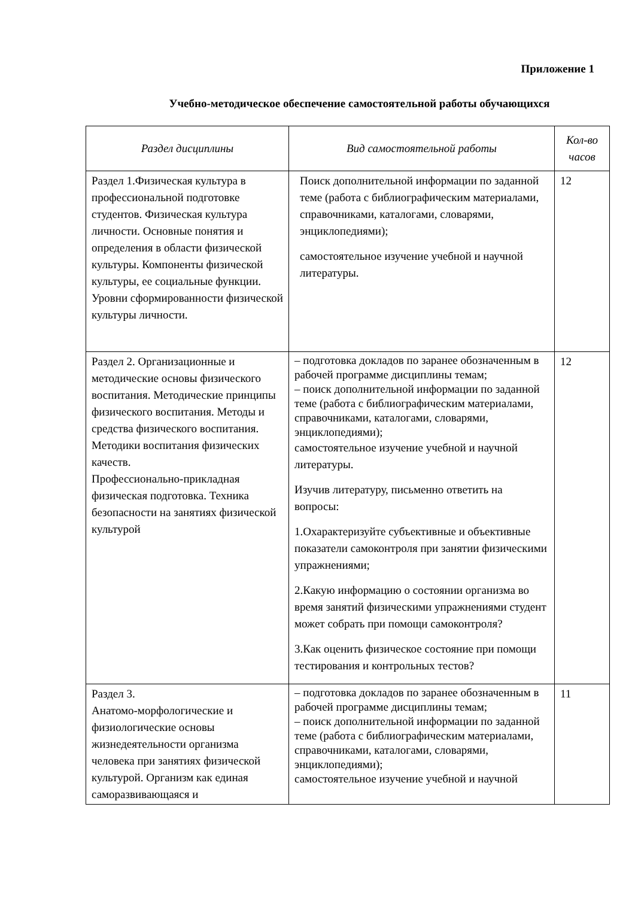Приложение 1
Учебно-методическое обеспечение самостоятельной работы обучающихся
| Раздел дисциплины | Вид самостоятельной работы | Кол-во часов |
| --- | --- | --- |
| Раздел 1.Физическая культура в профессиональной подготовке студентов. Физическая культура личности. Основные понятия и определения в области физической культуры. Компоненты физической культуры, ее социальные функции. Уровни сформированности физической культуры личности. | Поиск дополнительной информации по заданной теме (работа с библиографическим материалами, справочниками, каталогами, словарями, энциклопедиями); самостоятельное изучение учебной и научной литературы. | 12 |
| Раздел 2. Организационные и методические основы физического воспитания. Методические принципы физического воспитания. Методы и средства физического воспитания. Методики воспитания физических качеств. Профессионально-прикладная физическая подготовка. Техника безопасности на занятиях физической культурой | – подготовка докладов по заранее обозначенным в рабочей программе дисциплины темам; – поиск дополнительной информации по заданной теме (работа с библиографическим материалами, справочниками, каталогами, словарями, энциклопедиями); самостоятельное изучение учебной и научной литературы. Изучив литературу, письменно ответить на вопросы: 1.Охарактеризуйте субъективные и объективные показатели самоконтроля при занятии физическими упражнениями; 2.Какую информацию о состоянии организма во время занятий физическими упражнениями студент может собрать при помощи самоконтроля? 3.Как оценить физическое состояние при помощи тестирования и контрольных тестов? | 12 |
| Раздел 3. Анатомо-морфологические и физиологические основы жизнедеятельности организма человека при занятиях физической культурой. Организм как единая саморазвивающаяся и | – подготовка докладов по заранее обозначенным в рабочей программе дисциплины темам; – поиск дополнительной информации по заданной теме (работа с библиографическим материалами, справочниками, каталогами, словарями, энциклопедиями); самостоятельное изучение учебной и научной | 11 |